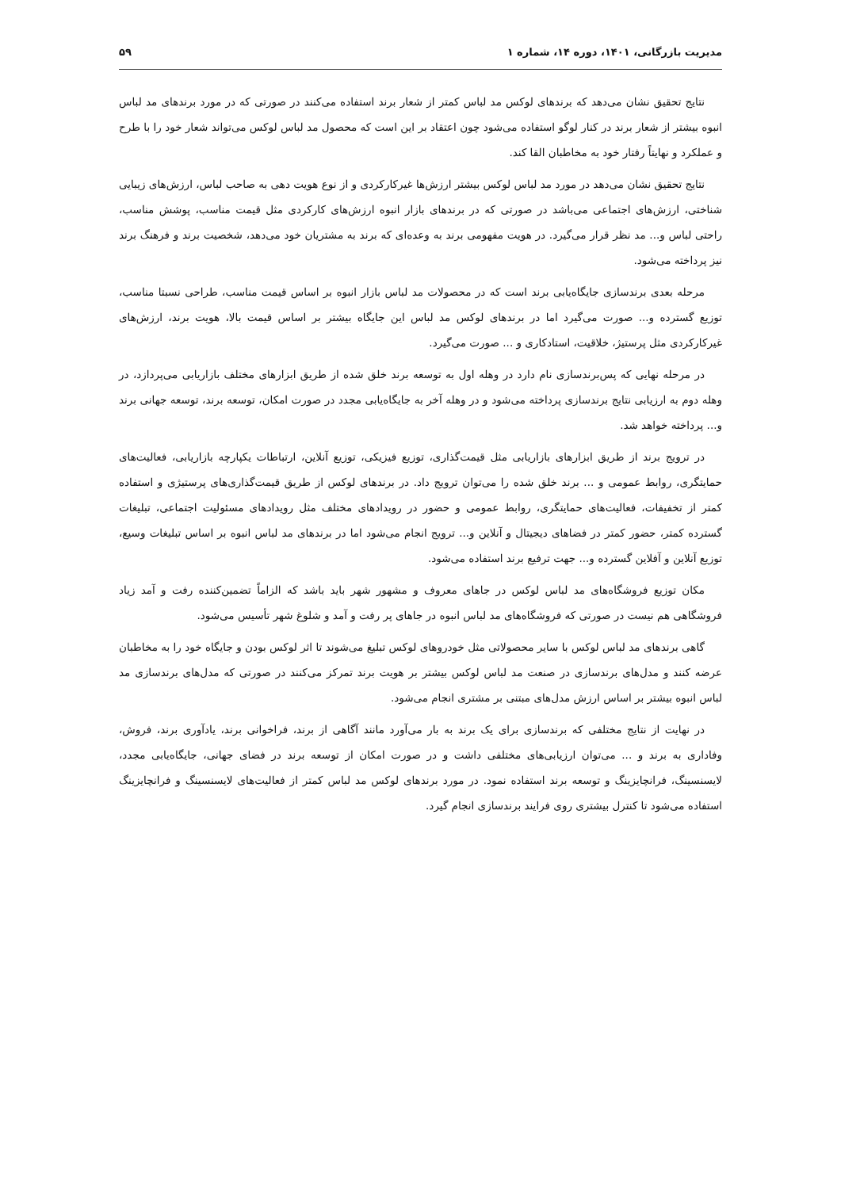مدیریت بازرگانی، ۱۴۰۱، دوره ۱۴، شماره ۱ ۵۹
نتایج تحقیق نشان می‌دهد که برندهای لوکس مد لباس کمتر از شعار برند استفاده می‌کنند در صورتی که در مورد برندهای مد لباس انبوه بیشتر از شعار برند در کنار لوگو استفاده می‌شود چون اعتقاد بر این است که محصول مد لباس لوکس می‌تواند شعار خود را با طرح و عملکرد و نهایتاً رفتار خود به مخاطبان القا کند.
نتایج تحقیق نشان می‌دهد در مورد مد لباس لوکس بیشتر ارزش‌ها غیرکارکردی و از نوع هویت دهی به صاحب لباس، ارزش‌های زیبایی شناختی، ارزش‌های اجتماعی می‌باشد در صورتی که در برندهای بازار انبوه ارزش‌های کارکردی مثل قیمت مناسب، پوشش مناسب، راحتی لباس و... مد نظر قرار می‌گیرد. در هویت مفهومی برند به وعده‌ای که برند به مشتریان خود می‌دهد، شخصیت برند و فرهنگ برند نیز پرداخته می‌شود.
مرحله بعدی برندسازی جایگاه‌یابی برند است که در محصولات مد لباس بازار انبوه بر اساس قیمت مناسب، طراحی نسبتا مناسب، توزیع گسترده و... صورت می‌گیرد اما در برندهای لوکس مد لباس این جایگاه بیشتر بر اساس قیمت بالا، هویت برند، ارزش‌های غیرکارکردی مثل پرستیژ، خلاقیت، استادکاری و ... صورت می‌گیرد.
در مرحله نهایی که پس‌برندسازی نام دارد در وهله اول به توسعه برند خلق شده از طریق ابزارهای مختلف بازاریابی می‌پردازد، در وهله دوم به ارزیابی نتایج برندسازی پرداخته می‌شود و در وهله آخر به جایگاه‌یابی مجدد در صورت امکان، توسعه برند، توسعه جهانی برند و... پرداخته خواهد شد.
در ترویج برند از طریق ابزارهای بازاریابی مثل قیمت‌گذاری، توزیع فیزیکی، توزیع آنلاین، ارتباطات یکپارچه بازاریابی، فعالیت‌های حمایتگری، روابط عمومی و ... برند خلق شده را می‌توان ترویج داد. در برندهای لوکس از طریق قیمت‌گذاری‌های پرستیژی و استفاده کمتر از تخفیفات، فعالیت‌های حمایتگری، روابط عمومی و حضور در رویدادهای مختلف مثل رویدادهای مسئولیت اجتماعی، تبلیغات گسترده کمتر، حضور کمتر در فضاهای دیجیتال و آنلاین و... ترویج انجام می‌شود اما در برندهای مد لباس انبوه بر اساس تبلیغات وسیع، توزیع آنلاین و آفلاین گسترده و... جهت ترفیع برند استفاده می‌شود.
مکان توزیع فروشگاه‌های مد لباس لوکس در جاهای معروف و مشهور شهر باید باشد که الزاماً تضمین‌کننده رفت و آمد زیاد فروشگاهی هم نیست در صورتی که فروشگاه‌های مد لباس انبوه در جاهای پر رفت و آمد و شلوغ شهر تأسیس می‌شود.
گاهی برندهای مد لباس لوکس با سایر محصولاتی مثل خودروهای لوکس تبلیغ می‌شوند تا اثر لوکس بودن و جایگاه خود را به مخاطبان عرضه کنند و مدل‌های برندسازی در صنعت مد لباس لوکس بیشتر بر هویت برند تمرکز می‌کنند در صورتی که مدل‌های برندسازی مد لباس انبوه بیشتر بر اساس ارزش مدل‌های مبتنی بر مشتری انجام می‌شود.
در نهایت از نتایج مختلفی که برندسازی برای یک برند به بار می‌آورد مانند آگاهی از برند، فراخوانی برند، یادآوری برند، فروش، وفاداری به برند و ... می‌توان ارزیابی‌های مختلفی داشت و در صورت امکان از توسعه برند در فضای جهانی، جایگاه‌یابی مجدد، لایسنسینگ، فرانچایزینگ و توسعه برند استفاده نمود. در مورد برندهای لوکس مد لباس کمتر از فعالیت‌های لایسنسینگ و فرانچایزینگ استفاده می‌شود تا کنترل بیشتری روی فرایند برندسازی انجام گیرد.